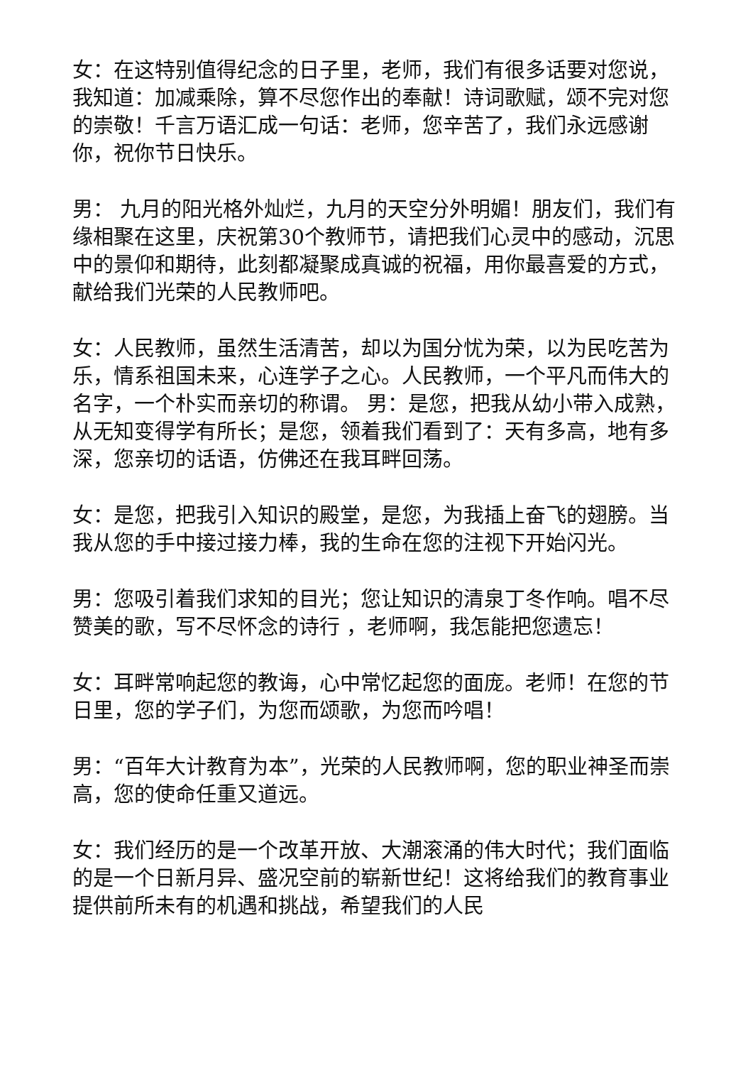女：在这特别值得纪念的日子里，老师，我们有很多话要对您说，我知道：加减乘除，算不尽您作出的奉献！诗词歌赋，颂不完对您的崇敬！千言万语汇成一句话：老师，您辛苦了，我们永远感谢你，祝你节日快乐。
男： 九月的阳光格外灿烂，九月的天空分外明媚！朋友们，我们有缘相聚在这里，庆祝第30个教师节，请把我们心灵中的感动，沉思中的景仰和期待，此刻都凝聚成真诚的祝福，用你最喜爱的方式，献给我们光荣的人民教师吧。
女：人民教师，虽然生活清苦，却以为国分忧为荣，以为民吃苦为乐，情系祖国未来，心连学子之心。人民教师，一个平凡而伟大的名字，一个朴实而亲切的称谓。 男：是您，把我从幼小带入成熟，从无知变得学有所长；是您，领着我们看到了：天有多高，地有多深，您亲切的话语，仿佛还在我耳畔回荡。
女：是您，把我引入知识的殿堂，是您，为我插上奋飞的翅膀。当我从您的手中接过接力棒，我的生命在您的注视下开始闪光。
男：您吸引着我们求知的目光；您让知识的清泉丁冬作响。唱不尽赞美的歌，写不尽怀念的诗行 ，老师啊，我怎能把您遗忘！
女：耳畔常响起您的教诲，心中常忆起您的面庞。老师！在您的节日里，您的学子们，为您而颂歌，为您而吟唱！
男：“百年大计教育为本”，光荣的人民教师啊，您的职业神圣而崇高，您的使命任重又道远。
女：我们经历的是一个改革开放、大潮滚涌的伟大时代；我们面临的是一个日新月异、盛况空前的崭新世纪！这将给我们的教育事业提供前所未有的机遇和挑战，希望我们的人民